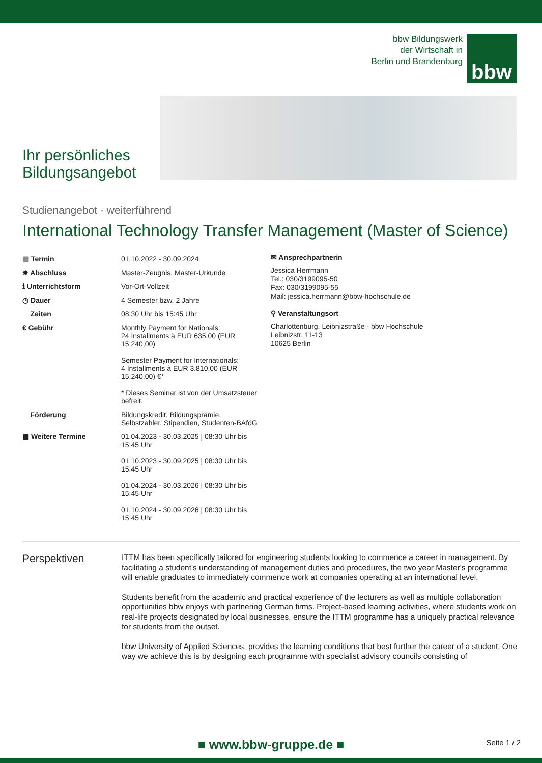bbw Bildungswerk
der Wirtschaft in
Berlin und Brandenburg
bbw
Ihr persönliches Bildungsangebot
Studienangebot - weiterführend
International Technology Transfer Management (Master of Science)
| ▦ Termin | 01.10.2022 - 30.09.2024 |
| ✸ Abschluss | Master-Zeugnis, Master-Urkunde |
| ℹ Unterrichtsform | Vor-Ort-Vollzeit |
| ◷ Dauer | 4 Semester bzw. 2 Jahre |
| Zeiten | 08:30 Uhr bis 15:45 Uhr |
| € Gebühr | Monthly Payment for Nationals: 24 Installments à EUR 635,00 (EUR 15.240,00) Semester Payment for Internationals: 4 Installments à EUR 3.810,00 (EUR 15.240,00) €* * Dieses Seminar ist von der Umsatzsteuer befreit. |
| Förderung | Bildungskredit, Bildungsprämie, Selbstzahler, Stipendien, Studenten-BAföG |
| ▦ Weitere Termine | 01.04.2023 - 30.03.2025 / 08:30 Uhr bis 15:45 Uhr 01.10.2023 - 30.09.2025 / 08:30 Uhr bis 15:45 Uhr 01.04.2024 - 30.03.2026 / 08:30 Uhr bis 15:45 Uhr 01.10.2024 - 30.09.2026 / 08:30 Uhr bis 15:45 Uhr |
✉ Ansprechpartnerin
Jessica Herrmann
Tel.: 030/3199095-50
Fax: 030/3199095-55
Mail: jessica.herrmann@bbw-hochschule.de
⚲ Veranstaltungsort
Charlottenburg, Leibnizstraße - bbw Hochschule
Leibnizstr. 11-13
10625 Berlin
Perspektiven
ITTM has been specifically tailored for engineering students looking to commence a career in management. By facilitating a student's understanding of management duties and procedures, the two year Master's programme will enable graduates to immediately commence work at companies operating at an international level.
Students benefit from the academic and practical experience of the lecturers as well as multiple collaboration opportunities bbw enjoys with partnering German firms. Project-based learning activities, where students work on real-life projects designated by local businesses, ensure the ITTM programme has a uniquely practical relevance for students from the outset.
bbw University of Applied Sciences, provides the learning conditions that best further the career of a student. One way we achieve this is by designing each programme with specialist advisory councils consisting of
■ www.bbw-gruppe.de ■ Seite 1 / 2